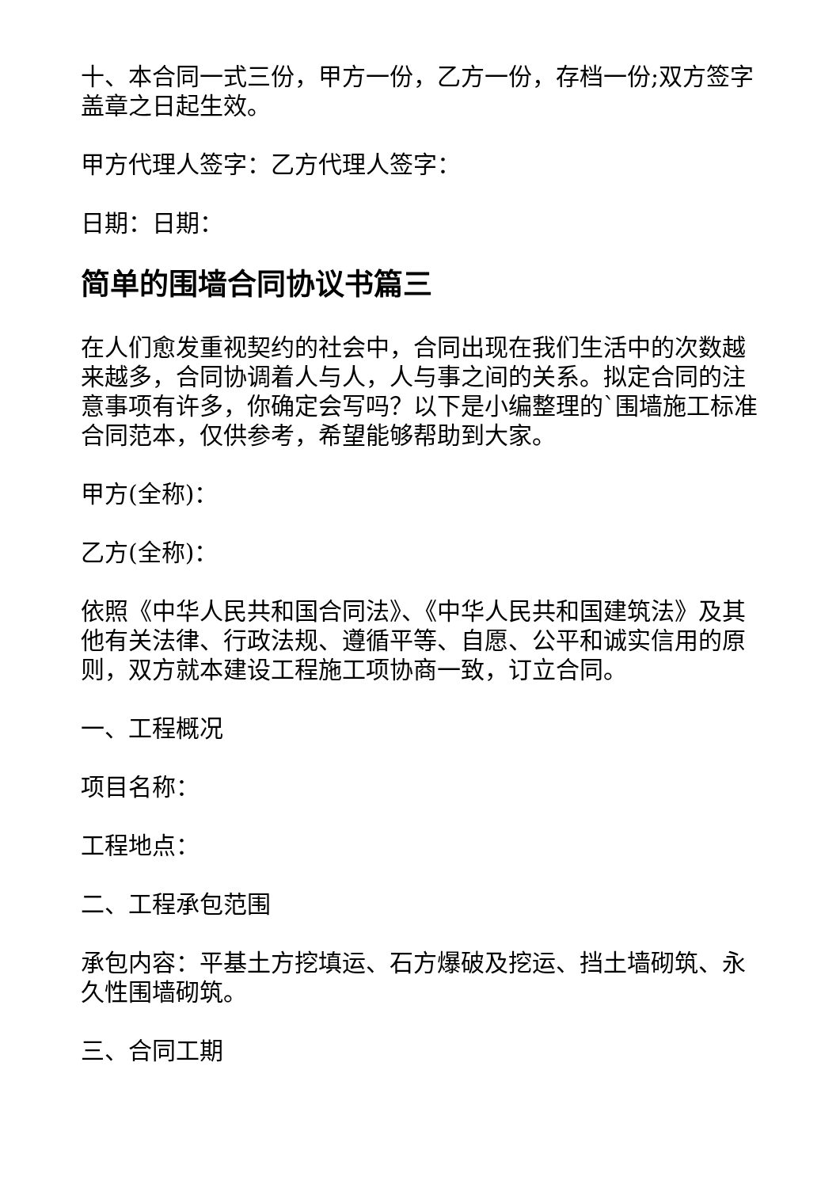十、本合同一式三份，甲方一份，乙方一份，存档一份;双方签字盖章之日起生效。
甲方代理人签字：乙方代理人签字：
日期：日期：
简单的围墙合同协议书篇三
在人们愈发重视契约的社会中，合同出现在我们生活中的次数越来越多，合同协调着人与人，人与事之间的关系。拟定合同的注意事项有许多，你确定会写吗？以下是小编整理的`围墙施工标准合同范本，仅供参考，希望能够帮助到大家。
甲方(全称)：
乙方(全称)：
依照《中华人民共和国合同法》、《中华人民共和国建筑法》及其他有关法律、行政法规、遵循平等、自愿、公平和诚实信用的原则，双方就本建设工程施工项协商一致，订立合同。
一、工程概况
项目名称：
工程地点：
二、工程承包范围
承包内容：平基土方挖填运、石方爆破及挖运、挡土墙砌筑、永久性围墙砌筑。
三、合同工期